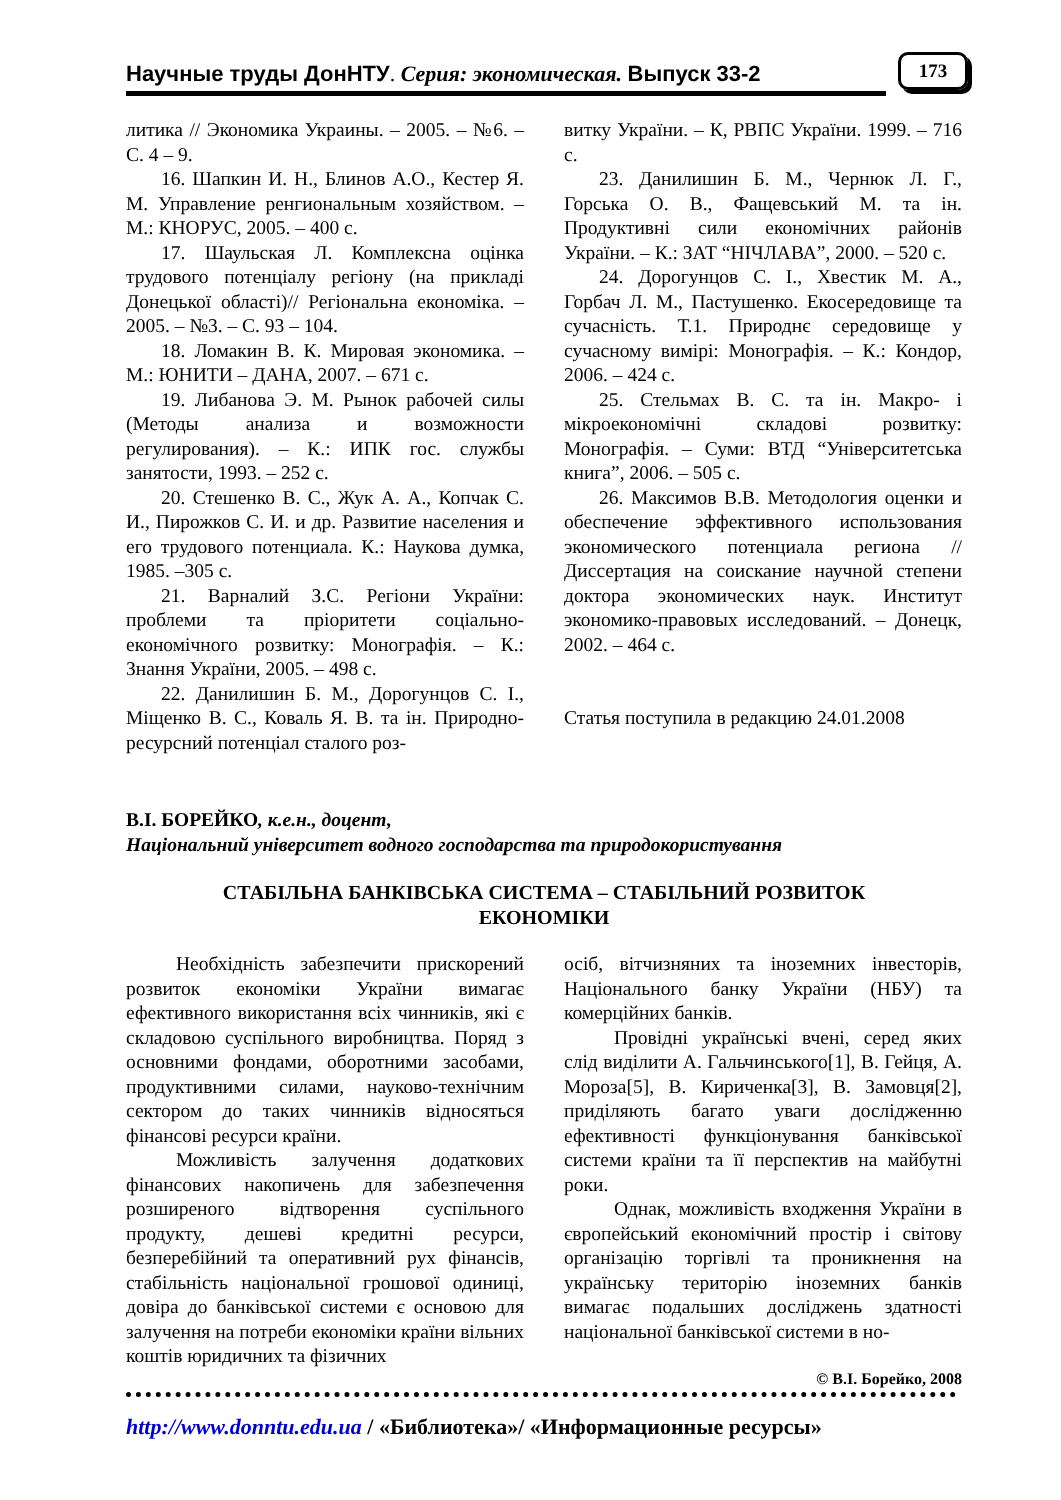Научные труды ДонНТУ. Серия: экономическая. Выпуск 33-2 173
литика // Экономика Украины. – 2005. – №6. –С. 4 – 9.
16. Шапкин И. Н., Блинов А.О., Кестер Я. М. Управление ренгиональным хозяйством. – М.: КНОРУС, 2005. – 400 с.
17. Шаульская Л. Комплексна оцінка трудового потенціалу регіону (на прикладі Донецької області)// Регіональна економіка. – 2005. – №3. – С. 93 – 104.
18. Ломакин В. К. Мировая экономика. – М.: ЮНИТИ – ДАНА, 2007. – 671 с.
19. Либанова Э. М. Рынок рабочей силы (Методы анализа и возможности регулирования). – К.: ИПК гос. службы занятости, 1993. – 252 с.
20. Стешенко В. С., Жук А. А., Копчак С. И., Пирожков С. И. и др. Развитие населения и его трудового потенциала. К.: Наукова думка, 1985. –305 с.
21. Варналий З.С. Регіони України: проблеми та пріоритети соціально-економічного розвитку: Монографія. – К.: Знання України, 2005. – 498 с.
22. Данилишин Б. М., Дорогунцов С. І., Міщенко В. С., Коваль Я. В. та ін. Природно-ресурсний потенціал сталого роз-
витку України. – К, РВПС України. 1999. – 716 с.
23. Данилишин Б. М., Чернюк Л. Г., Горська О. В., Фащевський М. та ін. Продуктивні сили економічних районів України. – К.: ЗАТ “НІЧЛАВА”, 2000. – 520 с.
24. Дорогунцов С. І., Хвестик М. А., Горбач Л. М., Пастушенко. Екосередовище та сучасність. Т.1. Природнє середовище у сучасному вимірі: Монографія. – К.: Кондор, 2006. – 424 с.
25. Стельмах В. С. та ін. Макро- і мікроекономічні складові розвитку: Монографія. – Суми: ВТД “Університетська книга”, 2006. – 505 с.
26. Максимов В.В. Методология оценки и обеспечение эффективного использования экономического потенциала региона // Диссертация на соискание научной степени доктора экономических наук. Институт экономико-правовых исследований. – Донецк, 2002. – 464 с.
Статья поступила в редакцию 24.01.2008
В.І. БОРЕЙКО, к.е.н., доцент,
Національний університет водного господарства та природокористування
СТАБІЛЬНА БАНКІВСЬКА СИСТЕМА – СТАБІЛЬНИЙ РОЗВИТОК
ЕКОНОМІКИ
Необхідність забезпечити прискорений розвиток економіки України вимагає ефективного використання всіх чинників, які є складовою суспільного виробництва. Поряд з основними фондами, оборотними засобами, продуктивними силами, науково-технічним сектором до таких чинників відносяться фінансові ресурси країни.
Можливість залучення додаткових фінансових накопичень для забезпечення розширеного відтворення суспільного продукту, дешеві кредитні ресурси, безперебійний та оперативний рух фінансів, стабільність національної грошової одиниці, довіра до банківської системи є основою для залучення на потреби економіки країни вільних коштів юридичних та фізичних
осіб, вітчизняних та іноземних інвесторів, Національного банку України (НБУ) та комерційних банків.
Провідні українські вчені, серед яких слід виділити А. Гальчинського[1], В. Гейця, А. Мороза[5], В. Кириченка[3], В. Замовця[2], приділяють багато уваги дослідженню ефективності функціонування банківської системи країни та її перспектив на майбутні роки.
Однак, можливість входження України в європейський економічний простір і світову організацію торгівлі та проникнення на українську територію іноземних банків вимагає подальших досліджень здатності національної банківської системи в но-
© В.І. Борейко, 2008
http://www.donntu.edu.ua / «Библиотека»/ «Информационные ресурсы»